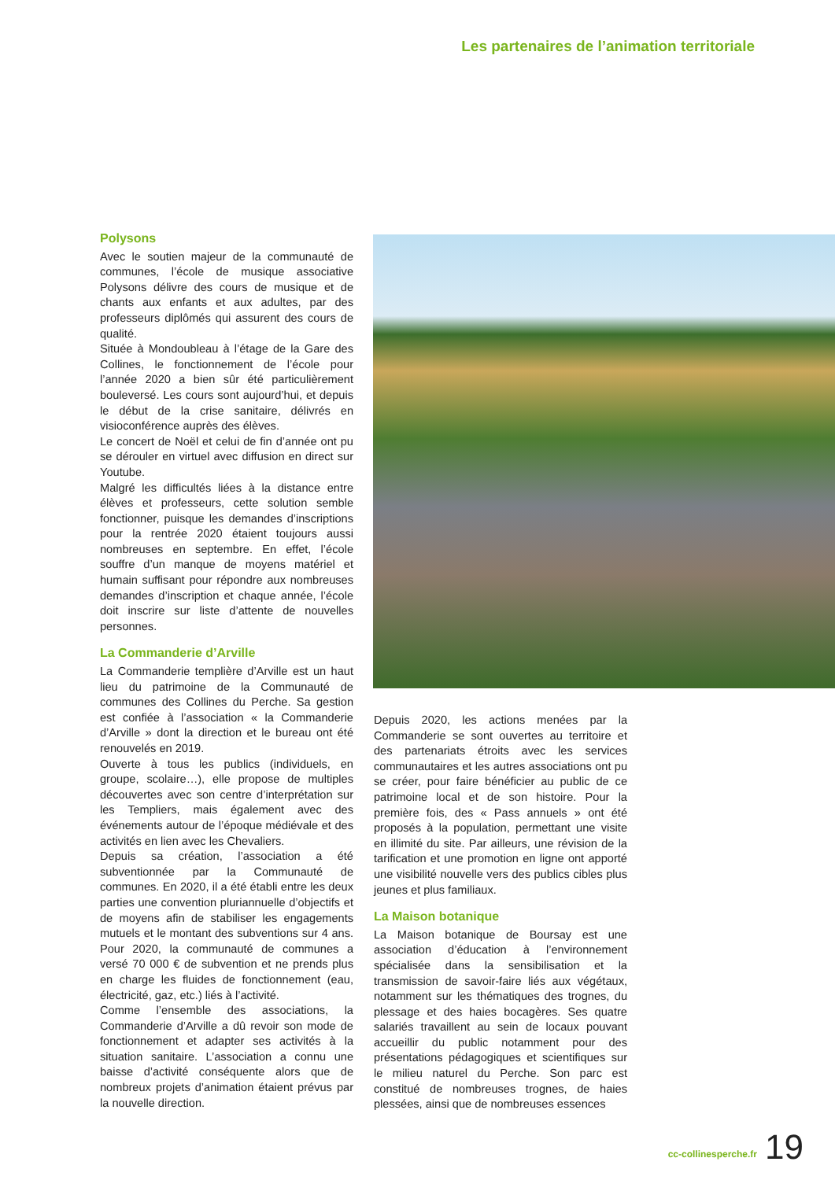Les partenaires de l’animation territoriale
Polysons
Avec le soutien majeur de la communauté de communes, l’école de musique associative Polysons délivre des cours de musique et de chants aux enfants et aux adultes, par des professeurs diplômés qui assurent des cours de qualité.
Située à Mondoubleau à l’étage de la Gare des Collines, le fonctionnement de l’école pour l’année 2020 a bien sûr été particulièrement bouleversé. Les cours sont aujourd’hui, et depuis le début de la crise sanitaire, délivrés en visioconférence auprès des élèves.
Le concert de Noël et celui de fin d’année ont pu se dérouler en virtuel avec diffusion en direct sur Youtube.
Malgré les difficultés liées à la distance entre élèves et professeurs, cette solution semble fonctionner, puisque les demandes d’inscriptions pour la rentrée 2020 étaient toujours aussi nombreuses en septembre. En effet, l’école souffre d’un manque de moyens matériel et humain suffisant pour répondre aux nombreuses demandes d’inscription et chaque année, l’école doit inscrire sur liste d’attente de nouvelles personnes.
La Commanderie d’Arville
La Commanderie templière d’Arville est un haut lieu du patrimoine de la Communauté de communes des Collines du Perche. Sa gestion est confiée à l’association « la Commanderie d’Arville » dont la direction et le bureau ont été renouvelés en 2019.
Ouverte à tous les publics (individuels, en groupe, scolaire…), elle propose de multiples découvertes avec son centre d’interprétation sur les Templiers, mais également avec des événements autour de l’époque médiévale et des activités en lien avec les Chevaliers.
Depuis sa création, l’association a été subventionnée par la Communauté de communes. En 2020, il a été établi entre les deux parties une convention pluriannuelle d’objectifs et de moyens afin de stabiliser les engagements mutuels et le montant des subventions sur 4 ans. Pour 2020, la communauté de communes a versé 70 000 € de subvention et ne prends plus en charge les fluides de fonctionnement (eau, électricité, gaz, etc.) liés à l’activité.
Comme l’ensemble des associations, la Commanderie d’Arville a dû revoir son mode de fonctionnement et adapter ses activités à la situation sanitaire. L’association a connu une baisse d’activité conséquente alors que de nombreux projets d’animation étaient prévus par la nouvelle direction.
Depuis 2020, les actions menées par la Commanderie se sont ouvertes au territoire et des partenariats étroits avec les services communautaires et les autres associations ont pu se créer, pour faire bénéficier au public de ce patrimoine local et de son histoire. Pour la première fois, des « Pass annuels » ont été proposés à la population, permettant une visite en illimité du site. Par ailleurs, une révision de la tarification et une promotion en ligne ont apporté une visibilité nouvelle vers des publics cibles plus jeunes et plus familiaux.
La Maison botanique
La Maison botanique de Boursay est une association d’éducation à l’environnement spécialisée dans la sensibilisation et la transmission de savoir-faire liés aux végétaux, notamment sur les thématiques des trognes, du plessage et des haies bocagères. Ses quatre salariés travaillent au sein de locaux pouvant accueillir du public notamment pour des présentations pédagogiques et scientifiques sur le milieu naturel du Perche. Son parc est constitué de nombreuses trognes, de haies plessées, ainsi que de nombreuses essences
cc-collinesperche.fr 19